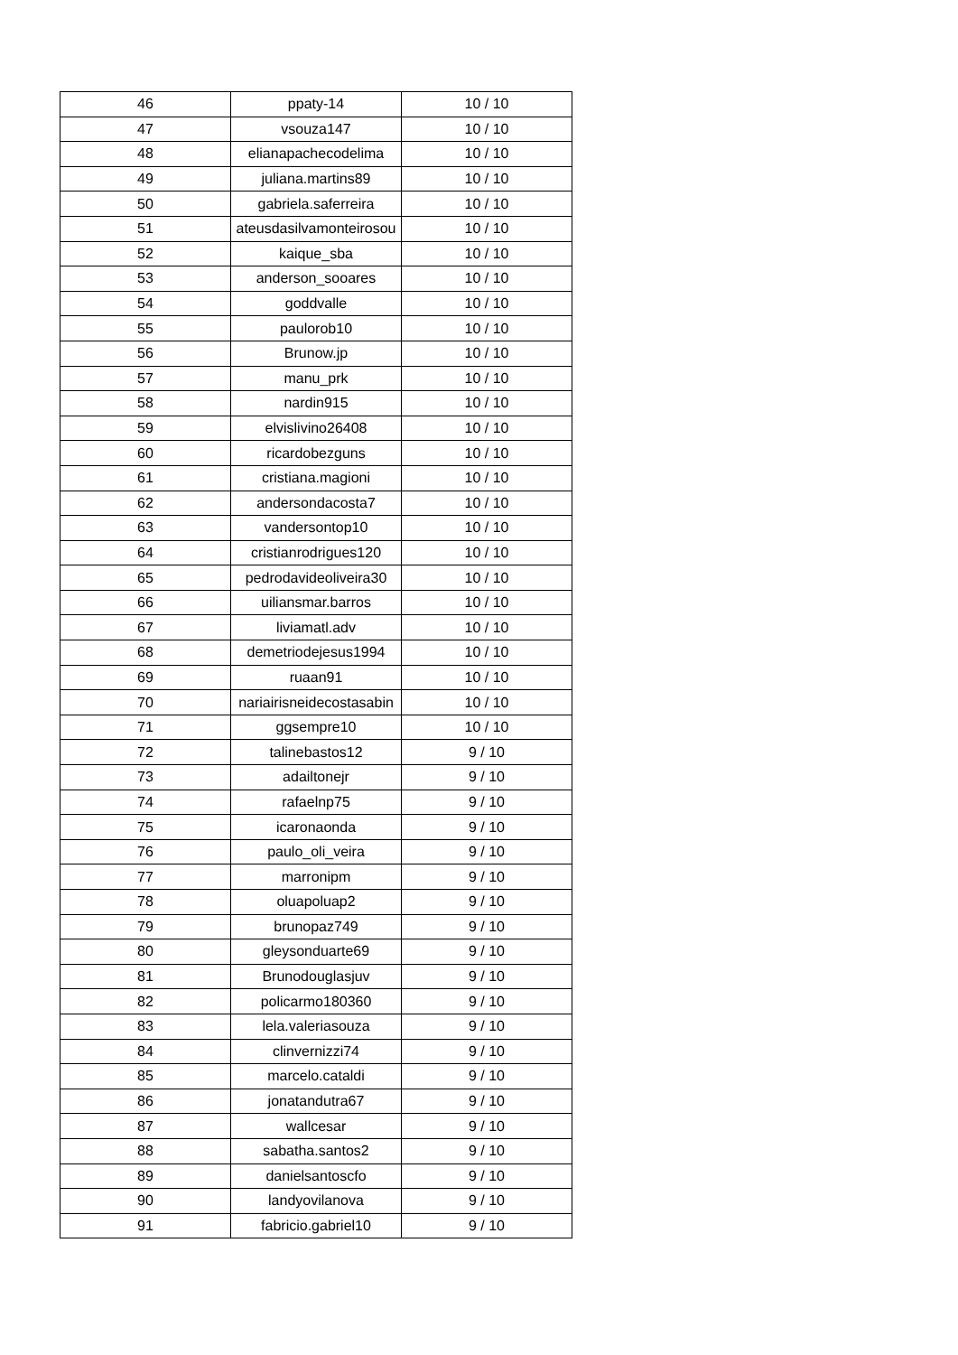| 46 | ppaty-14 | 10 / 10 |
| 47 | vsouza147 | 10 / 10 |
| 48 | elianapachecodelima | 10 / 10 |
| 49 | juliana.martins89 | 10 / 10 |
| 50 | gabriela.saferreira | 10 / 10 |
| 51 | ateusdasilvamonteirosou | 10 / 10 |
| 52 | kaique_sba | 10 / 10 |
| 53 | anderson_sooares | 10 / 10 |
| 54 | goddvalle | 10 / 10 |
| 55 | paulorob10 | 10 / 10 |
| 56 | Brunow.jp | 10 / 10 |
| 57 | manu_prk | 10 / 10 |
| 58 | nardin915 | 10 / 10 |
| 59 | elvislivino26408 | 10 / 10 |
| 60 | ricardobezguns | 10 / 10 |
| 61 | cristiana.magioni | 10 / 10 |
| 62 | andersondacosta7 | 10 / 10 |
| 63 | vandersontop10 | 10 / 10 |
| 64 | cristianrodrigues120 | 10 / 10 |
| 65 | pedrodavideoliveira30 | 10 / 10 |
| 66 | uiliansmar.barros | 10 / 10 |
| 67 | liviamatl.adv | 10 / 10 |
| 68 | demetriodejesus1994 | 10 / 10 |
| 69 | ruaan91 | 10 / 10 |
| 70 | nariairisneidecostasabin | 10 / 10 |
| 71 | ggsempre10 | 10 / 10 |
| 72 | talinebastos12 | 9 / 10 |
| 73 | adailtonejr | 9 / 10 |
| 74 | rafaelnp75 | 9 / 10 |
| 75 | icaronaonda | 9 / 10 |
| 76 | paulo_oli_veira | 9 / 10 |
| 77 | marronipm | 9 / 10 |
| 78 | oluapoluap2 | 9 / 10 |
| 79 | brunopaz749 | 9 / 10 |
| 80 | gleysonduarte69 | 9 / 10 |
| 81 | Brunodouglasjuv | 9 / 10 |
| 82 | policarmo180360 | 9 / 10 |
| 83 | lela.valeriasouza | 9 / 10 |
| 84 | clinvernizzi74 | 9 / 10 |
| 85 | marcelo.cataldi | 9 / 10 |
| 86 | jonatandutra67 | 9 / 10 |
| 87 | wallcesar | 9 / 10 |
| 88 | sabatha.santos2 | 9 / 10 |
| 89 | danielsantoscfo | 9 / 10 |
| 90 | landyovilanova | 9 / 10 |
| 91 | fabricio.gabriel10 | 9 / 10 |